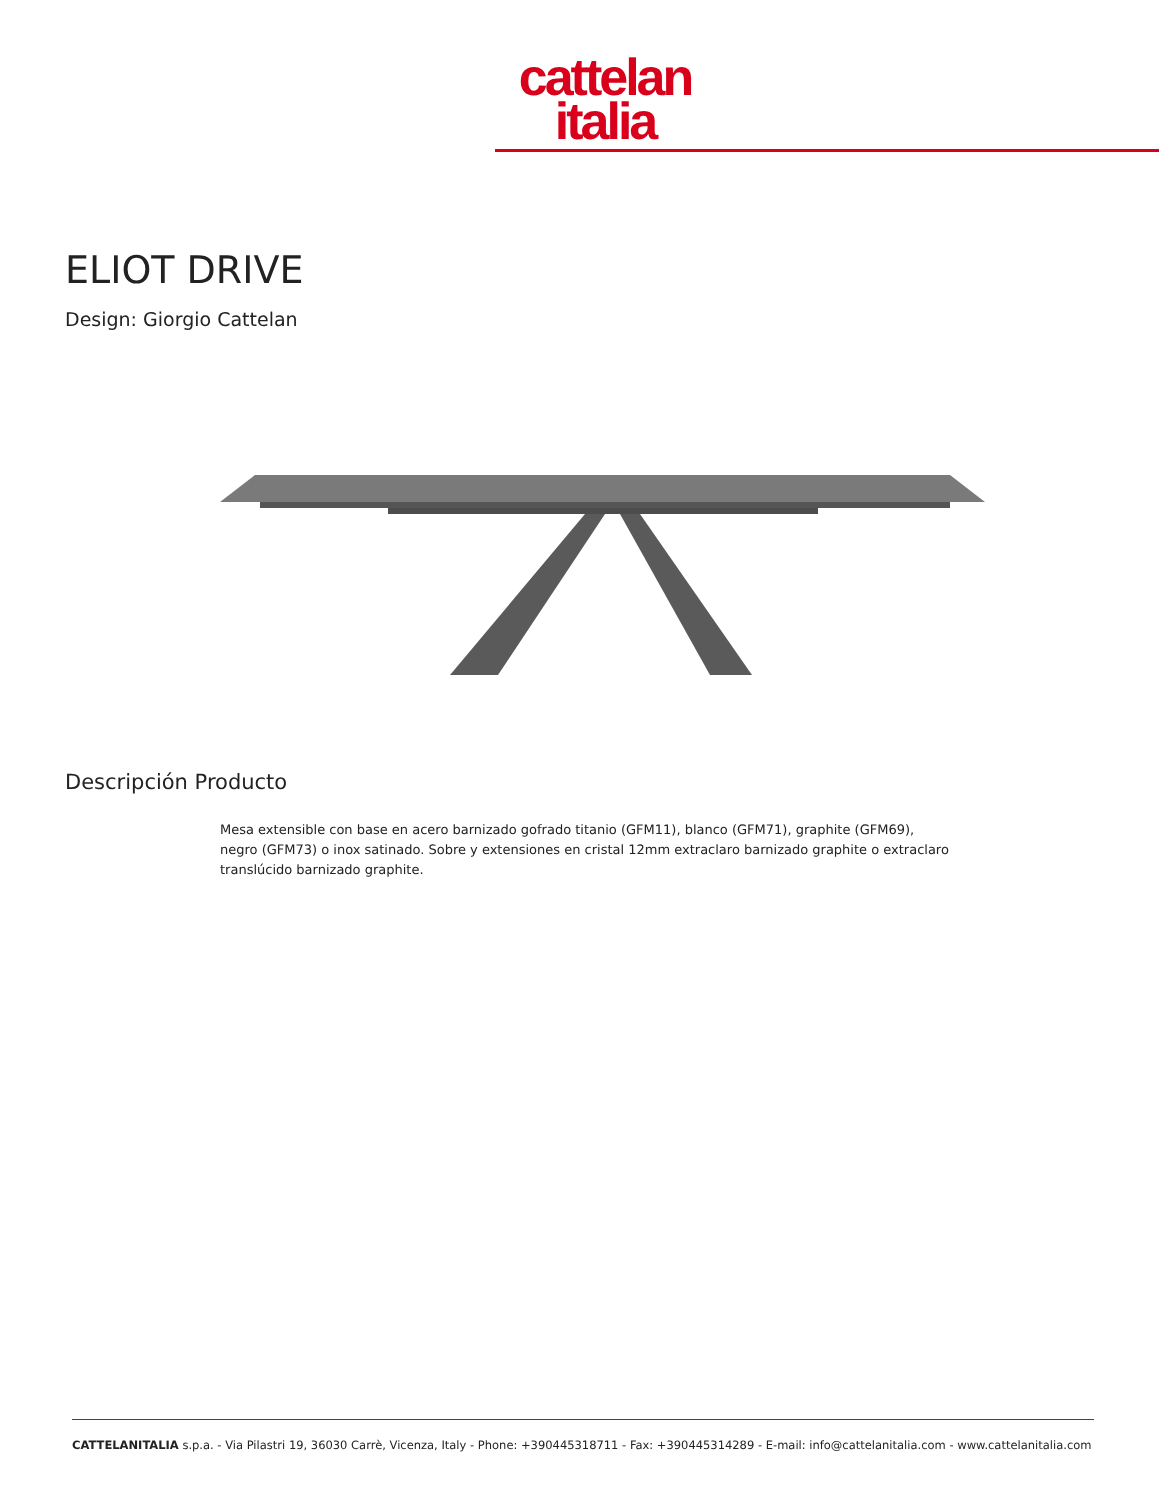cattelan
italia
ELIOT DRIVE
Design: Giorgio Cattelan
Descripción Producto
Mesa extensible con base en acero barnizado gofrado titanio (GFM11), blanco (GFM71), graphite (GFM69), negro (GFM73) o inox satinado. Sobre y extensiones en cristal 12mm extraclaro barnizado graphite o extraclaro translúcido barnizado graphite.
CATTELANITALIA s.p.a. - Via Pilastri 19, 36030 Carrè, Vicenza, Italy - Phone: +390445318711 - Fax: +390445314289 - E-mail: info@cattelanitalia.com - www.cattelanitalia.com